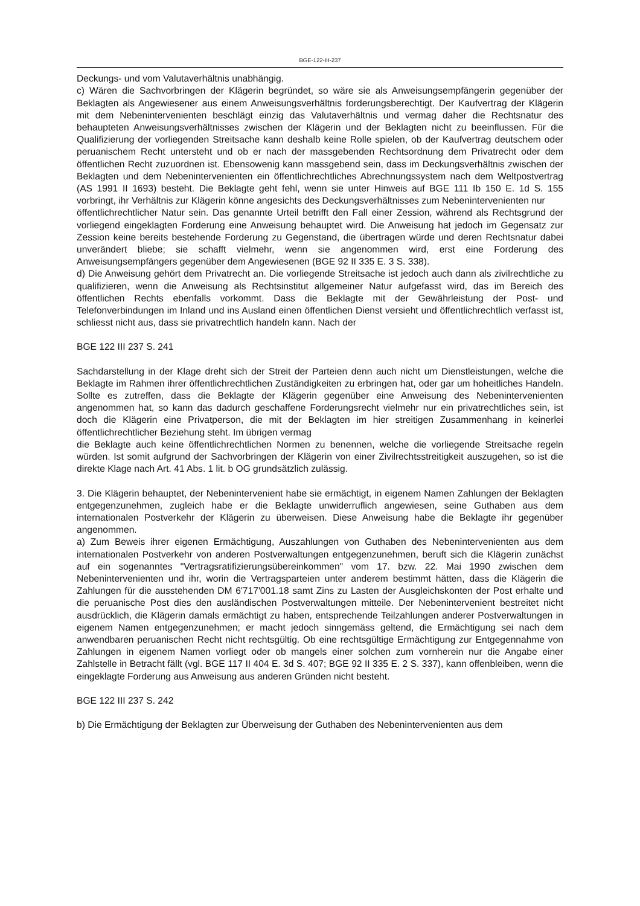BGE-122-III-237
Deckungs- und vom Valutaverhältnis unabhängig.
c) Wären die Sachvorbringen der Klägerin begründet, so wäre sie als Anweisungsempfängerin gegenüber der Beklagten als Angewiesener aus einem Anweisungsverhältnis forderungsberechtigt. Der Kaufvertrag der Klägerin mit dem Nebenintervenienten beschlägt einzig das Valutaverhältnis und vermag daher die Rechtsnatur des behaupteten Anweisungsverhältnisses zwischen der Klägerin und der Beklagten nicht zu beeinflussen. Für die Qualifizierung der vorliegenden Streitsache kann deshalb keine Rolle spielen, ob der Kaufvertrag deutschem oder peruanischem Recht untersteht und ob er nach der massgebenden Rechtsordnung dem Privatrecht oder dem öffentlichen Recht zuzuordnen ist. Ebensowenig kann massgebend sein, dass im Deckungsverhältnis zwischen der Beklagten und dem Nebenintervenienten ein öffentlichrechtliches Abrechnungssystem nach dem Weltpostvertrag (AS 1991 II 1693) besteht. Die Beklagte geht fehl, wenn sie unter Hinweis auf BGE 111 Ib 150 E. 1d S. 155 vorbringt, ihr Verhältnis zur Klägerin könne angesichts des Deckungsverhältnisses zum Nebenintervenienten nur
öffentlichrechtlicher Natur sein. Das genannte Urteil betrifft den Fall einer Zession, während als Rechtsgrund der vorliegend eingeklagten Forderung eine Anweisung behauptet wird. Die Anweisung hat jedoch im Gegensatz zur Zession keine bereits bestehende Forderung zu Gegenstand, die übertragen würde und deren Rechtsnatur dabei unverändert bliebe; sie schafft vielmehr, wenn sie angenommen wird, erst eine Forderung des Anweisungsempfängers gegenüber dem Angewiesenen (BGE 92 II 335 E. 3 S. 338).
d) Die Anweisung gehört dem Privatrecht an. Die vorliegende Streitsache ist jedoch auch dann als zivilrechtliche zu qualifizieren, wenn die Anweisung als Rechtsinstitut allgemeiner Natur aufgefasst wird, das im Bereich des öffentlichen Rechts ebenfalls vorkommt. Dass die Beklagte mit der Gewährleistung der Post- und Telefonverbindungen im Inland und ins Ausland einen öffentlichen Dienst versieht und öffentlichrechtlich verfasst ist, schliesst nicht aus, dass sie privatrechtlich handeln kann. Nach der
BGE 122 III 237 S. 241
Sachdarstellung in der Klage dreht sich der Streit der Parteien denn auch nicht um Dienstleistungen, welche die Beklagte im Rahmen ihrer öffentlichrechtlichen Zuständigkeiten zu erbringen hat, oder gar um hoheitliches Handeln. Sollte es zutreffen, dass die Beklagte der Klägerin gegenüber eine Anweisung des Nebenintervenienten angenommen hat, so kann das dadurch geschaffene Forderungsrecht vielmehr nur ein privatrechtliches sein, ist doch die Klägerin eine Privatperson, die mit der Beklagten im hier streitigen Zusammenhang in keinerlei öffentlichrechtlicher Beziehung steht. Im übrigen vermag
die Beklagte auch keine öffentlichrechtlichen Normen zu benennen, welche die vorliegende Streitsache regeln würden. Ist somit aufgrund der Sachvorbringen der Klägerin von einer Zivilrechtsstreitigkeit auszugehen, so ist die direkte Klage nach Art. 41 Abs. 1 lit. b OG grundsätzlich zulässig.
3. Die Klägerin behauptet, der Nebenintervenient habe sie ermächtigt, in eigenem Namen Zahlungen der Beklagten entgegenzunehmen, zugleich habe er die Beklagte unwiderruflich angewiesen, seine Guthaben aus dem internationalen Postverkehr der Klägerin zu überweisen. Diese Anweisung habe die Beklagte ihr gegenüber angenommen.
a) Zum Beweis ihrer eigenen Ermächtigung, Auszahlungen von Guthaben des Nebenintervenienten aus dem internationalen Postverkehr von anderen Postverwaltungen entgegenzunehmen, beruft sich die Klägerin zunächst auf ein sogenanntes "Vertragsratifizierungsübereinkommen" vom 17. bzw. 22. Mai 1990 zwischen dem Nebenintervenienten und ihr, worin die Vertragsparteien unter anderem bestimmt hätten, dass die Klägerin die Zahlungen für die ausstehenden DM 6'717'001.18 samt Zins zu Lasten der Ausgleichskonten der Post erhalte und die peruanische Post dies den ausländischen Postverwaltungen mitteile. Der Nebenintervenient bestreitet nicht ausdrücklich, die Klägerin damals ermächtigt zu haben, entsprechende Teilzahlungen anderer Postverwaltungen in eigenem Namen entgegenzunehmen; er macht jedoch sinngemäss geltend, die Ermächtigung sei nach dem anwendbaren peruanischen Recht nicht rechtsgültig. Ob eine rechtsgültige Ermächtigung zur Entgegennahme von Zahlungen in eigenem Namen vorliegt oder ob mangels einer solchen zum vornherein nur die Angabe einer Zahlstelle in Betracht fällt (vgl. BGE 117 II 404 E. 3d S. 407; BGE 92 II 335 E. 2 S. 337), kann offenbleiben, wenn die eingeklagte Forderung aus Anweisung aus anderen Gründen nicht besteht.
BGE 122 III 237 S. 242
b) Die Ermächtigung der Beklagten zur Überweisung der Guthaben des Nebenintervenienten aus dem